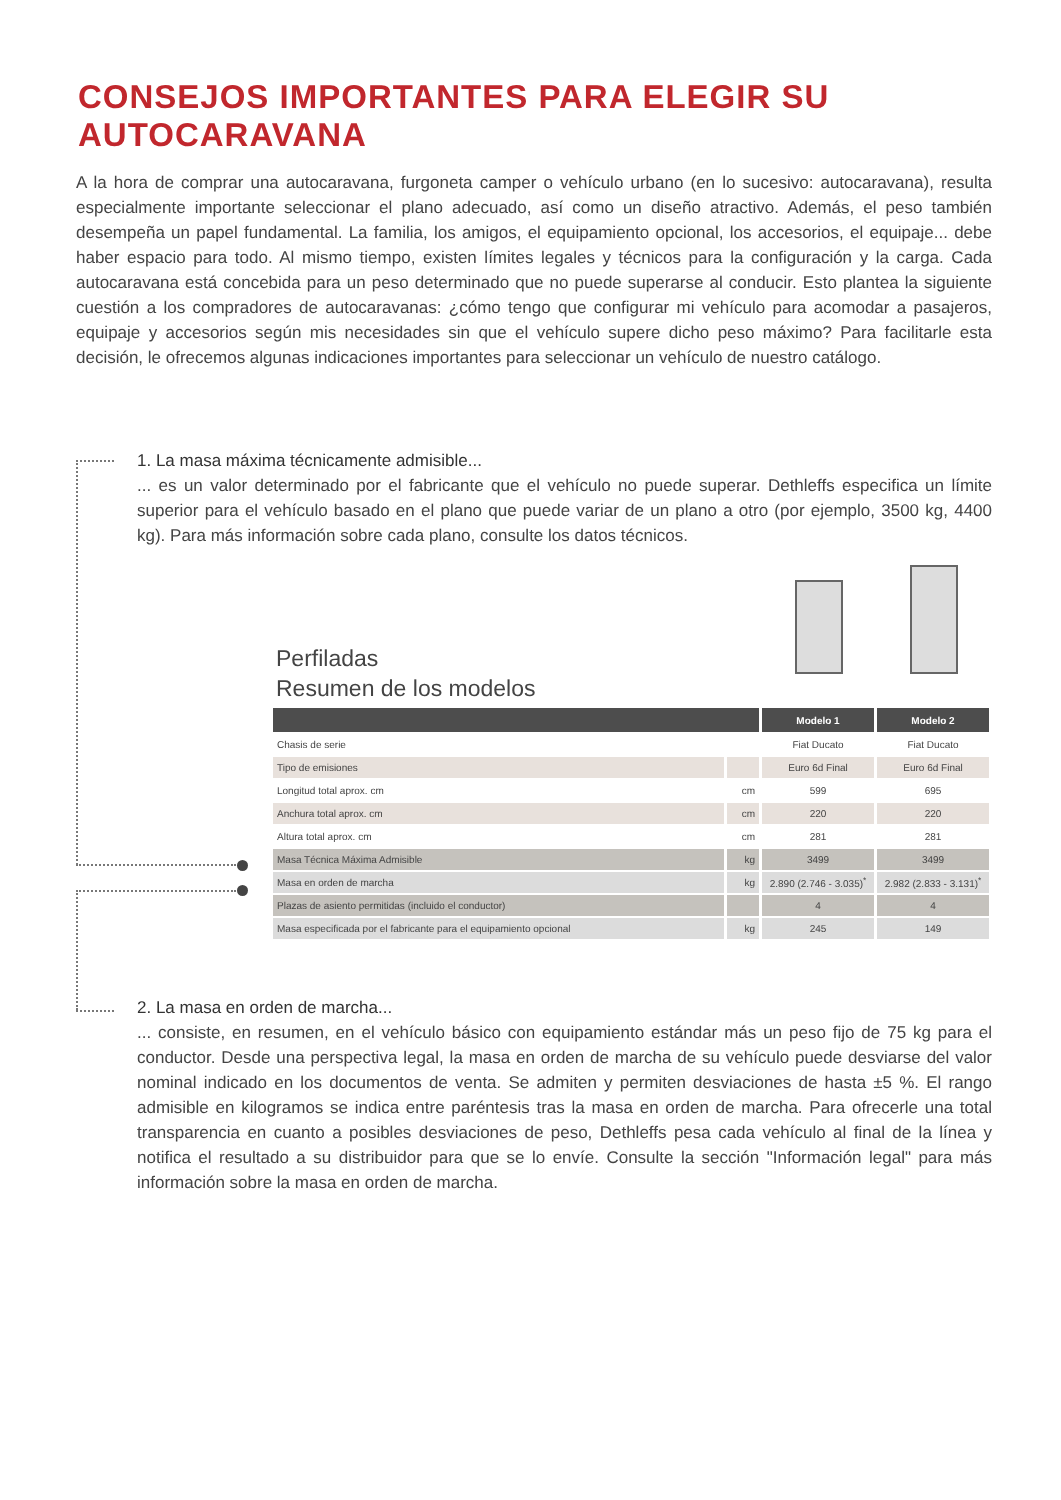CONSEJOS IMPORTANTES PARA ELEGIR SU AUTOCARAVANA
A la hora de comprar una autocaravana, furgoneta camper o vehículo urbano (en lo sucesivo: autocaravana), resulta especialmente importante seleccionar el plano adecuado, así como un diseño atractivo. Además, el peso también desempeña un papel fundamental. La familia, los amigos, el equipamiento opcional, los accesorios, el equipaje... debe haber espacio para todo. Al mismo tiempo, existen límites legales y técnicos para la configuración y la carga. Cada autocaravana está concebida para un peso determinado que no puede superarse al conducir. Esto plantea la siguiente cuestión a los compradores de autocaravanas: ¿cómo tengo que configurar mi vehículo para acomodar a pasajeros, equipaje y accesorios según mis necesidades sin que el vehículo supere dicho peso máximo? Para facilitarle esta decisión, le ofrecemos algunas indicaciones importantes para seleccionar un vehículo de nuestro catálogo.
1. La masa máxima técnicamente admisible...
... es un valor determinado por el fabricante que el vehículo no puede superar. Dethleffs especifica un límite superior para el vehículo basado en el plano que puede variar de un plano a otro (por ejemplo, 3500 kg, 4400 kg). Para más información sobre cada plano, consulte los datos técnicos.
Perfiladas
Resumen de los modelos
| | | Modelo 1 | Modelo 2 |
| --- | --- | --- | --- |
| Chasis de serie | | Fiat Ducato | Fiat Ducato |
| Tipo de emisiones | | Euro 6d Final | Euro 6d Final |
| Longitud total aprox. cm | cm | 599 | 695 |
| Anchura total aprox. cm | cm | 220 | 220 |
| Altura total aprox. cm | cm | 281 | 281 |
| Masa Técnica Máxima Admisible | kg | 3499 | 3499 |
| Masa en orden de marcha | kg | 2.890 (2.746 - 3.035)<sup>*</sup> | 2.982 (2.833 - 3.131)<sup>*</sup> |
| Plazas de asiento permitidas (incluido el conductor) | | 4 | 4 |
| Masa especificada por el fabricante para el equipamiento opcional | kg | 245 | 149 |
2. La masa en orden de marcha...
... consiste, en resumen, en el vehículo básico con equipamiento estándar más un peso fijo de 75 kg para el conductor. Desde una perspectiva legal, la masa en orden de marcha de su vehículo puede desviarse del valor nominal indicado en los documentos de venta. Se admiten y permiten desviaciones de hasta ±5 %. El rango admisible en kilogramos se indica entre paréntesis tras la masa en orden de marcha. Para ofrecerle una total transparencia en cuanto a posibles desviaciones de peso, Dethleffs pesa cada vehículo al final de la línea y notifica el resultado a su distribuidor para que se lo envíe. Consulte la sección "Información legal" para más información sobre la masa en orden de marcha.